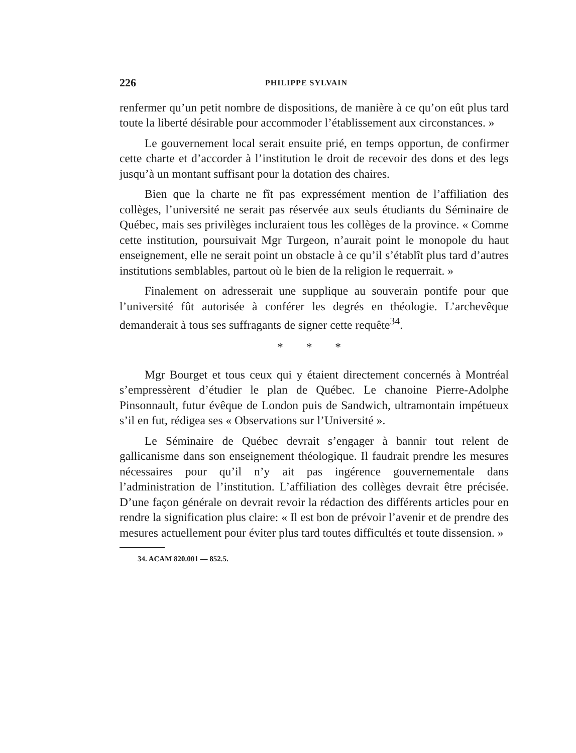226 PHILIPPE SYLVAIN
renfermer qu’un petit nombre de dispositions, de manière à ce qu’on eût plus tard toute la liberté désirable pour accommoder l’établissement aux circonstances. »
Le gouvernement local serait ensuite prié, en temps opportun, de confirmer cette charte et d’accorder à l’institution le droit de recevoir des dons et des legs jusqu’à un montant suffisant pour la dotation des chaires.
Bien que la charte ne fît pas expressément mention de l’affiliation des collèges, l’université ne serait pas réservée aux seuls étudiants du Séminaire de Québec, mais ses privilèges incluraient tous les collèges de la province. « Comme cette institution, poursuivait Mgr Turgeon, n’aurait point le monopole du haut enseignement, elle ne serait point un obstacle à ce qu’il s’établît plus tard d’autres institutions semblables, partout où le bien de la religion le requerrait. »
Finalement on adresserait une supplique au souverain pontife pour que l’université fût autorisée à conférer les degrés en théologie. L’archevêque demanderait à tous ses suffragants de signer cette requête<sup>34</sup>.
* * *
Mgr Bourget et tous ceux qui y étaient directement concernés à Montréal s’empressèrent d’étudier le plan de Québec. Le chanoine Pierre-Adolphe Pinsonnault, futur évêque de London puis de Sandwich, ultramontain impétueux s’il en fut, rédigea ses « Observations sur l’Université ».
Le Séminaire de Québec devrait s’engager à bannir tout relent de gallicanisme dans son enseignement théologique. Il faudrait prendre les mesures nécessaires pour qu’il n’y ait pas ingérence gouvernementale dans l’administration de l’institution. L’affiliation des collèges devrait être précisée. D’une façon générale on devrait revoir la rédaction des différents articles pour en rendre la signification plus claire: « Il est bon de prévoir l’avenir et de prendre des mesures actuellement pour éviter plus tard toutes difficultés et toute dissension. »
34. ACAM 820.001 — 852.5.